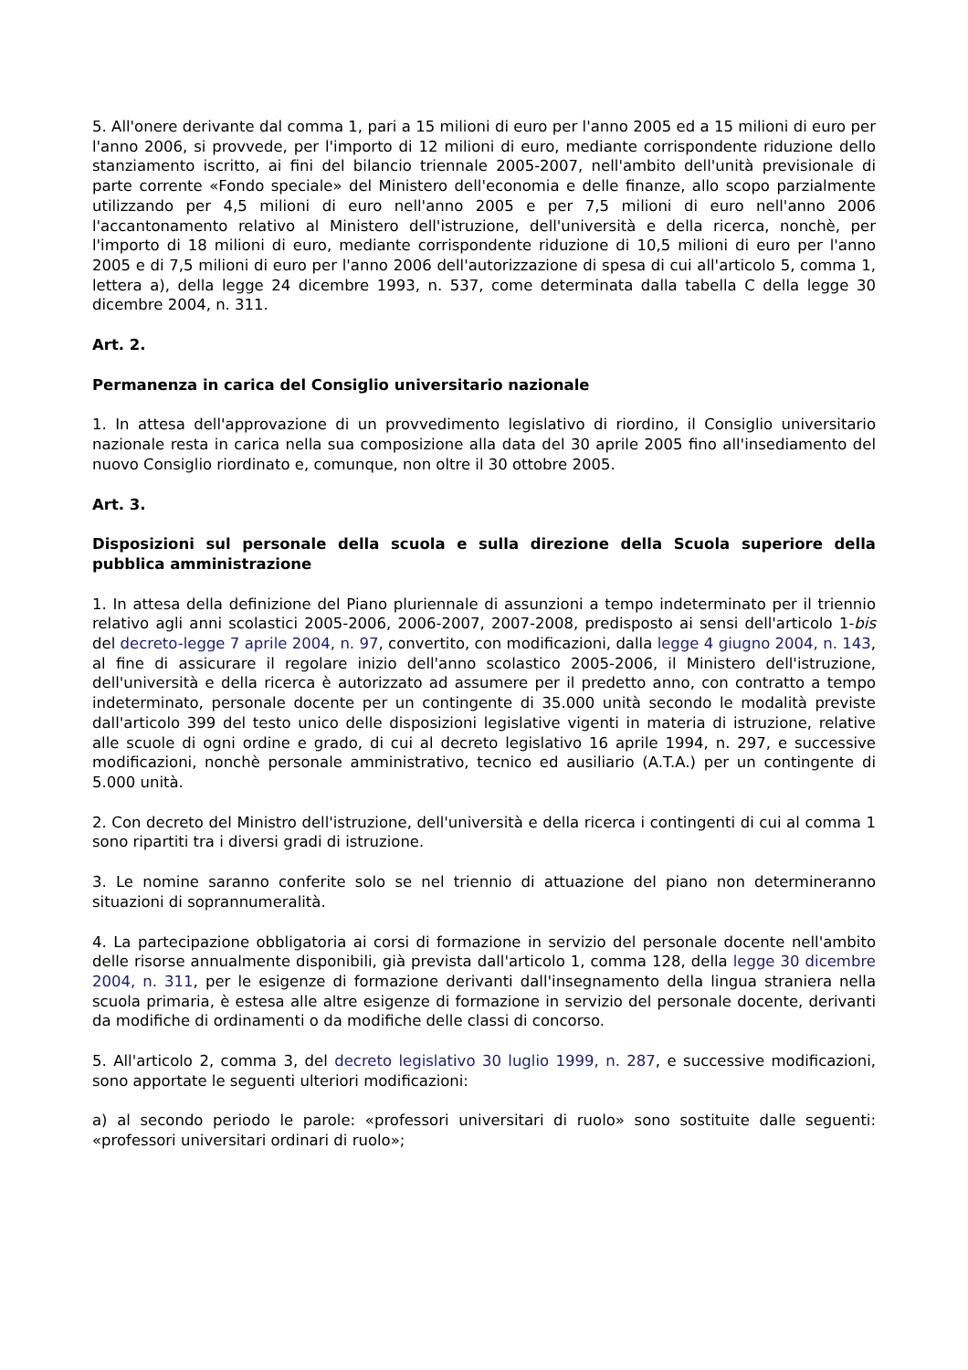5. All'onere derivante dal comma 1, pari a 15 milioni di euro per l'anno 2005 ed a 15 milioni di euro per l'anno 2006, si provvede, per l'importo di 12 milioni di euro, mediante corrispondente riduzione dello stanziamento iscritto, ai fini del bilancio triennale 2005-2007, nell'ambito dell'unità previsionale di parte corrente «Fondo speciale» del Ministero dell'economia e delle finanze, allo scopo parzialmente utilizzando per 4,5 milioni di euro nell'anno 2005 e per 7,5 milioni di euro nell'anno 2006 l'accantonamento relativo al Ministero dell'istruzione, dell'università e della ricerca, nonchè, per l'importo di 18 milioni di euro, mediante corrispondente riduzione di 10,5 milioni di euro per l'anno 2005 e di 7,5 milioni di euro per l'anno 2006 dell'autorizzazione di spesa di cui all'articolo 5, comma 1, lettera a), della legge 24 dicembre 1993, n. 537, come determinata dalla tabella C della legge 30 dicembre 2004, n. 311.
Art. 2.
Permanenza in carica del Consiglio universitario nazionale
1. In attesa dell'approvazione di un provvedimento legislativo di riordino, il Consiglio universitario nazionale resta in carica nella sua composizione alla data del 30 aprile 2005 fino all'insediamento del nuovo Consiglio riordinato e, comunque, non oltre il 30 ottobre 2005.
Art. 3.
Disposizioni sul personale della scuola e sulla direzione della Scuola superiore della pubblica amministrazione
1. In attesa della definizione del Piano pluriennale di assunzioni a tempo indeterminato per il triennio relativo agli anni scolastici 2005-2006, 2006-2007, 2007-2008, predisposto ai sensi dell'articolo 1-bis del decreto-legge 7 aprile 2004, n. 97, convertito, con modificazioni, dalla legge 4 giugno 2004, n. 143, al fine di assicurare il regolare inizio dell'anno scolastico 2005-2006, il Ministero dell'istruzione, dell'università e della ricerca è autorizzato ad assumere per il predetto anno, con contratto a tempo indeterminato, personale docente per un contingente di 35.000 unità secondo le modalità previste dall'articolo 399 del testo unico delle disposizioni legislative vigenti in materia di istruzione, relative alle scuole di ogni ordine e grado, di cui al decreto legislativo 16 aprile 1994, n. 297, e successive modificazioni, nonchè personale amministrativo, tecnico ed ausiliario (A.T.A.) per un contingente di 5.000 unità.
2. Con decreto del Ministro dell'istruzione, dell'università e della ricerca i contingenti di cui al comma 1 sono ripartiti tra i diversi gradi di istruzione.
3. Le nomine saranno conferite solo se nel triennio di attuazione del piano non determineranno situazioni di soprannumeralità.
4. La partecipazione obbligatoria ai corsi di formazione in servizio del personale docente nell'ambito delle risorse annualmente disponibili, già prevista dall'articolo 1, comma 128, della legge 30 dicembre 2004, n. 311, per le esigenze di formazione derivanti dall'insegnamento della lingua straniera nella scuola primaria, è estesa alle altre esigenze di formazione in servizio del personale docente, derivanti da modifiche di ordinamenti o da modifiche delle classi di concorso.
5. All'articolo 2, comma 3, del decreto legislativo 30 luglio 1999, n. 287, e successive modificazioni, sono apportate le seguenti ulteriori modificazioni:
a) al secondo periodo le parole: «professori universitari di ruolo» sono sostituite dalle seguenti: «professori universitari ordinari di ruolo»;